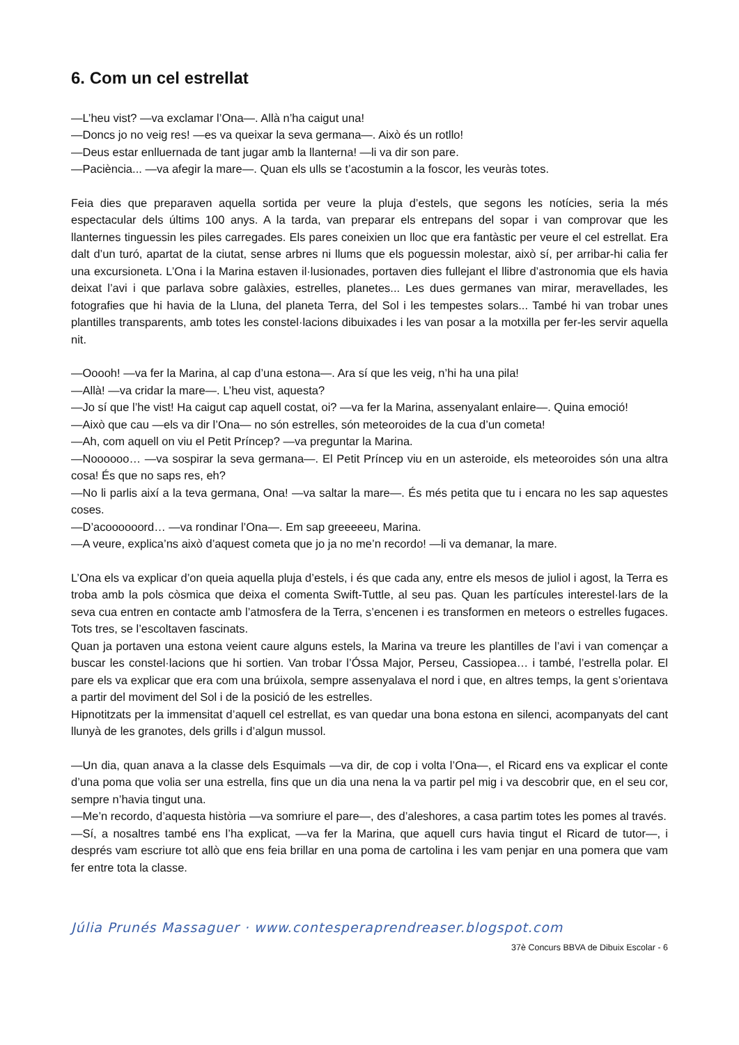6. Com un cel estrellat
—L’heu vist? —va exclamar l’Ona—. Allà n’ha caigut una!
—Doncs jo no veig res! —es va queixar la seva germana—. Això és un rotllo!
—Deus estar enlluernada de tant jugar amb la llanterna! —li va dir son pare.
—Paciència... —va afegir la mare—. Quan els ulls se t’acostumin a la foscor, les veuràs totes.
Feia dies que preparaven aquella sortida per veure la pluja d’estels, que segons les notícies, seria la més espectacular dels últims 100 anys. A la tarda, van preparar els entrepans del sopar i van comprovar que les llanternes tinguessin les piles carregades. Els pares coneixien un lloc que era fantàstic per veure el cel estrellat. Era dalt d’un turó, apartat de la ciutat, sense arbres ni llums que els poguessin molestar, això sí, per arribar-hi calia fer una excursioneta. L’Ona i la Marina estaven il·lusionades, portaven dies fullejant el llibre d’astronomia que els havia deixat l’avi i que parlava sobre galàxies, estrelles, planetes... Les dues germanes van mirar, meravellades, les fotografies que hi havia de la Lluna, del planeta Terra, del Sol i les tempestes solars... També hi van trobar unes plantilles transparents, amb totes les constel·lacions dibuixades i les van posar a la motxilla per fer-les servir aquella nit.
—Ooooh! —va fer la Marina, al cap d’una estona—. Ara sí que les veig, n’hi ha una pila!
—Allà! —va cridar la mare—. L’heu vist, aquesta?
—Jo sí que l’he vist! Ha caigut cap aquell costat, oi? —va fer la Marina, assenyalant enlaire—. Quina emoció!
—Això que cau —els va dir l’Ona— no són estrelles, són meteoroides de la cua d’un cometa!
—Ah, com aquell on viu el Petit Príncep? —va preguntar la Marina.
—Noooooo… —va sospirar la seva germana—. El Petit Príncep viu en un asteroide, els meteoroides són una altra cosa! És que no saps res, eh?
—No li parlis així a la teva germana, Ona! —va saltar la mare—. És més petita que tu i encara no les sap aquestes coses.
—D’acoooooord… —va rondinar l’Ona—. Em sap greeeeeu, Marina.
—A veure, explica’ns això d’aquest cometa que jo ja no me’n recordo! —li va demanar, la mare.
L’Ona els va explicar d’on queia aquella pluja d’estels, i és que cada any, entre els mesos de juliol i agost, la Terra es troba amb la pols còsmica que deixa el comenta Swift-Tuttle, al seu pas. Quan les partícules interestel·lars de la seva cua entren en contacte amb l’atmosfera de la Terra, s’encenen i es transformen en meteors o estrelles fugaces. Tots tres, se l’escoltaven fascinats.
Quan ja portaven una estona veient caure alguns estels, la Marina va treure les plantilles de l’avi i van començar a buscar les constel·lacions que hi sortien. Van trobar l’Óssa Major, Perseu, Cassiopea… i també, l’estrella polar. El pare els va explicar que era com una brúixola, sempre assenyalava el nord i que, en altres temps, la gent s’orientava a partir del moviment del Sol i de la posició de les estrelles.
Hipnotitzats per la immensitat d’aquell cel estrellat, es van quedar una bona estona en silenci, acompanyats del cant llunyà de les granotes, dels grills i d’algun mussol.
—Un dia, quan anava a la classe dels Esquimals —va dir, de cop i volta l’Ona—, el Ricard ens va explicar el conte d’una poma que volia ser una estrella, fins que un dia una nena la va partir pel mig i va descobrir que, en el seu cor, sempre n’havia tingut una.
—Me’n recordo, d’aquesta història —va somriure el pare—, des d’aleshores, a casa partim totes les pomes al través.
—Sí, a nosaltres també ens l’ha explicat, —va fer la Marina, que aquell curs havia tingut el Ricard de tutor—, i després vam escriure tot allò que ens feia brillar en una poma de cartolina i les vam penjar en una pomera que vam fer entre tota la classe.
Júlia Prunés Massaguer · www.contesperaprendreaser.blogspot.com
37è Concurs BBVA de Dibuix Escolar - 6